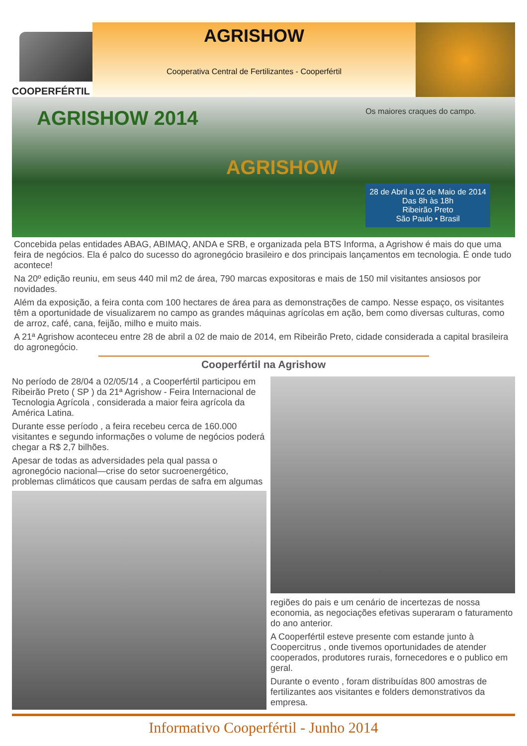COOPERFÉRTIL
AGRISHOW
Cooperativa Central de Fertilizantes - Cooperfértil
AGRISHOW 2014 AGRISHOW
Os maiores craques do campo.
28 de Abril a 02 de Maio de 2014
Das 8h às 18h
Ribeirão Preto
São Paulo • Brasil
Concebida pelas entidades ABAG, ABIMAQ, ANDA e SRB, e organizada pela BTS Informa, a Agrishow é mais do que uma feira de negócios. Ela é palco do sucesso do agronegócio brasileiro e dos principais lançamentos em tecnologia. É onde tudo acontece!
Na 20º edição reuniu, em seus 440 mil m2 de área, 790 marcas expositoras e mais de 150 mil visitantes ansiosos por novidades.
Além da exposição, a feira conta com 100 hectares de área para as demonstrações de campo. Nesse espaço, os visitantes têm a oportunidade de visualizarem no campo as grandes máquinas agrícolas em ação, bem como diversas culturas, como de arroz, café, cana, feijão, milho e muito mais.
A 21ª Agrishow aconteceu entre 28 de abril a 02 de maio de 2014, em Ribeirão Preto, cidade considerada a capital brasileira do agronegócio.
Cooperfértil na Agrishow
No período de 28/04 a 02/05/14 , a Cooperfértil participou em Ribeirão Preto ( SP ) da 21ª Agrishow - Feira Internacional de Tecnologia Agrícola , considerada a maior feira agrícola da América Latina.
Durante esse período , a feira recebeu cerca de 160.000 visitantes e segundo informações o volume de negócios poderá chegar a R$ 2,7 bilhões.
Apesar de todas as adversidades pela qual passa o agronegócio nacional—crise do setor sucroenergético, problemas climáticos que causam perdas de safra em algumas
regiões do pais e um cenário de incertezas de nossa economia, as negociações efetivas superaram o faturamento do ano anterior.
A Cooperfértil esteve presente com estande junto à Coopercitrus , onde tivemos oportunidades de atender cooperados, produtores rurais, fornecedores e o publico em geral.
Durante o evento , foram distribuídas 800 amostras de fertilizantes aos visitantes e folders demonstrativos da empresa.
Informativo Cooperfértil - Junho 2014